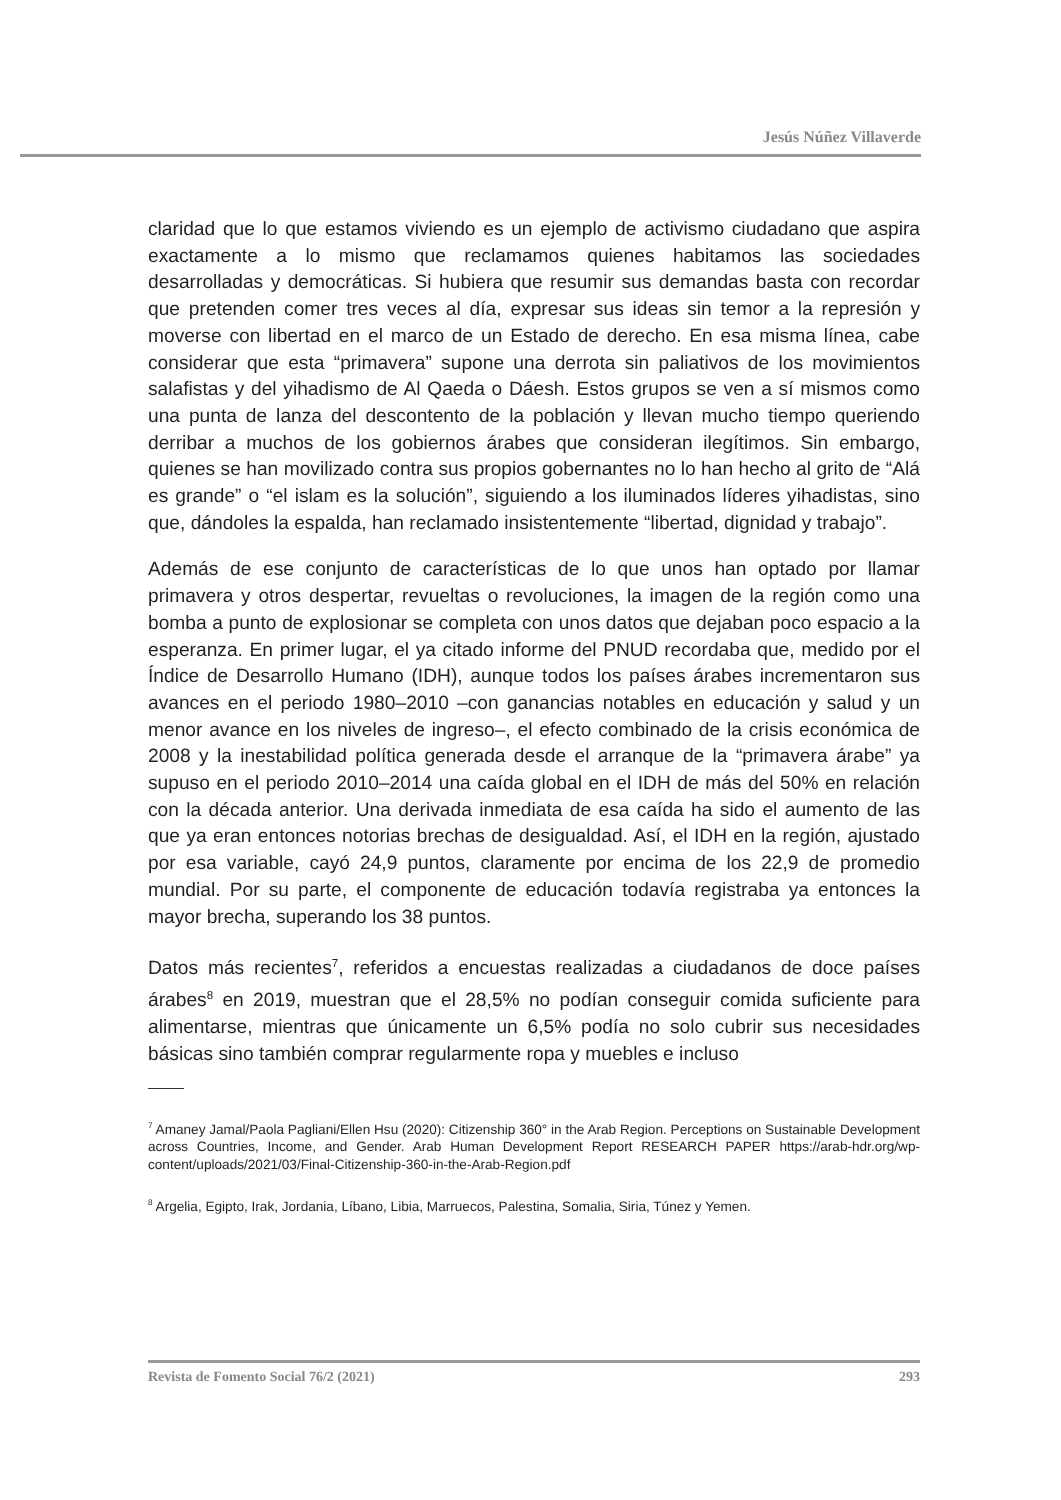Jesús Núñez Villaverde
claridad que lo que estamos viviendo es un ejemplo de activismo ciudadano que aspira exactamente a lo mismo que reclamamos quienes habitamos las sociedades desarrolladas y democráticas. Si hubiera que resumir sus demandas basta con recordar que pretenden comer tres veces al día, expresar sus ideas sin temor a la represión y moverse con libertad en el marco de un Estado de derecho. En esa misma línea, cabe considerar que esta “primavera” supone una derrota sin paliativos de los movimientos salafistas y del yihadismo de Al Qaeda o Dáesh. Estos grupos se ven a sí mismos como una punta de lanza del descontento de la población y llevan mucho tiempo queriendo derribar a muchos de los gobiernos árabes que consideran ilegítimos. Sin embargo, quienes se han movilizado contra sus propios gobernantes no lo han hecho al grito de “Alá es grande” o “el islam es la solución”, siguiendo a los iluminados líderes yihadistas, sino que, dándoles la espalda, han reclamado insistentemente “libertad, dignidad y trabajo”.
Además de ese conjunto de características de lo que unos han optado por llamar primavera y otros despertar, revueltas o revoluciones, la imagen de la región como una bomba a punto de explosionar se completa con unos datos que dejaban poco espacio a la esperanza. En primer lugar, el ya citado informe del PNUD recordaba que, medido por el Índice de Desarrollo Humano (IDH), aunque todos los países árabes incrementaron sus avances en el periodo 1980–2010 –con ganancias notables en educación y salud y un menor avance en los niveles de ingreso–, el efecto combinado de la crisis económica de 2008 y la inestabilidad política generada desde el arranque de la “primavera árabe” ya supuso en el periodo 2010–2014 una caída global en el IDH de más del 50% en relación con la década anterior. Una derivada inmediata de esa caída ha sido el aumento de las que ya eran entonces notorias brechas de desigualdad. Así, el IDH en la región, ajustado por esa variable, cayó 24,9 puntos, claramente por encima de los 22,9 de promedio mundial. Por su parte, el componente de educación todavía registraba ya entonces la mayor brecha, superando los 38 puntos.
Datos más recientes<sup>7</sup>, referidos a encuestas realizadas a ciudadanos de doce países árabes<sup>8</sup> en 2019, muestran que el 28,5% no podían conseguir comida suficiente para alimentarse, mientras que únicamente un 6,5% podía no solo cubrir sus necesidades básicas sino también comprar regularmente ropa y muebles e incluso
<sup>7</sup> Amaney Jamal/Paola Pagliani/Ellen Hsu (2020): Citizenship 360° in the Arab Region. Perceptions on Sustainable Development across Countries, Income, and Gender. Arab Human Development Report RESEARCH PAPER https://arab-hdr.org/wp-content/uploads/2021/03/Final-Citizenship-360-in-the-Arab-Region.pdf
<sup>8</sup> Argelia, Egipto, Irak, Jordania, Líbano, Libia, Marruecos, Palestina, Somalia, Siria, Túnez y Yemen.
Revista de Fomento Social 76/2 (2021) 293